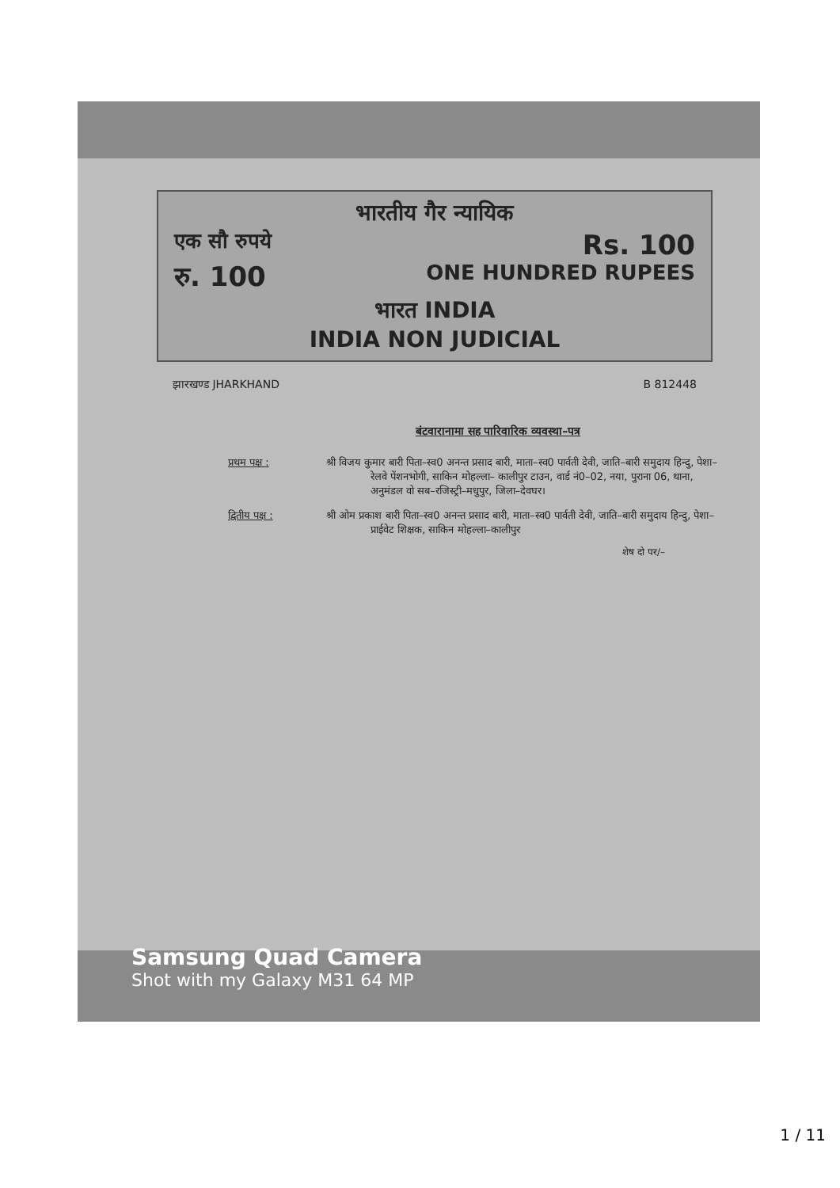भारतीय गैर न्यायिक
एक सौ रुपये Rs. 100
रु. 100 ONE HUNDRED RUPEES
भारत INDIA
INDIA NON JUDICIAL
झारखण्ड JHARKHAND B 812448
बंटवारानामा सह पारिवारिक व्यवस्था–पत्र
प्रथम पक्ष : श्री विजय कुमार बारी पिता–स्व0 अनन्त प्रसाद बारी, माता–स्व0 पार्वती देवी, जाति–बारी समुदाय हिन्दु, पेशा–रेलवे पेंशनभोगी, साकिन मोहल्ला– कालीपुर टाउन, वार्ड नं0–02, नया, पुराना 06, थाना, अनुमंडल वो सब–रजिस्ट्री–मधुपुर, जिला–देवघर।
द्वितीय पक्ष : श्री ओम प्रकाश बारी पिता–स्व0 अनन्त प्रसाद बारी, माता–स्व0 पार्वती देवी, जाति–बारी समुदाय हिन्दु, पेशा–प्राईवेट शिक्षक, साकिन मोहल्ला–कालीपुर
शेष दो पर/–
Samsung Quad Camera
Shot with my Galaxy M31 64 MP
1 / 11